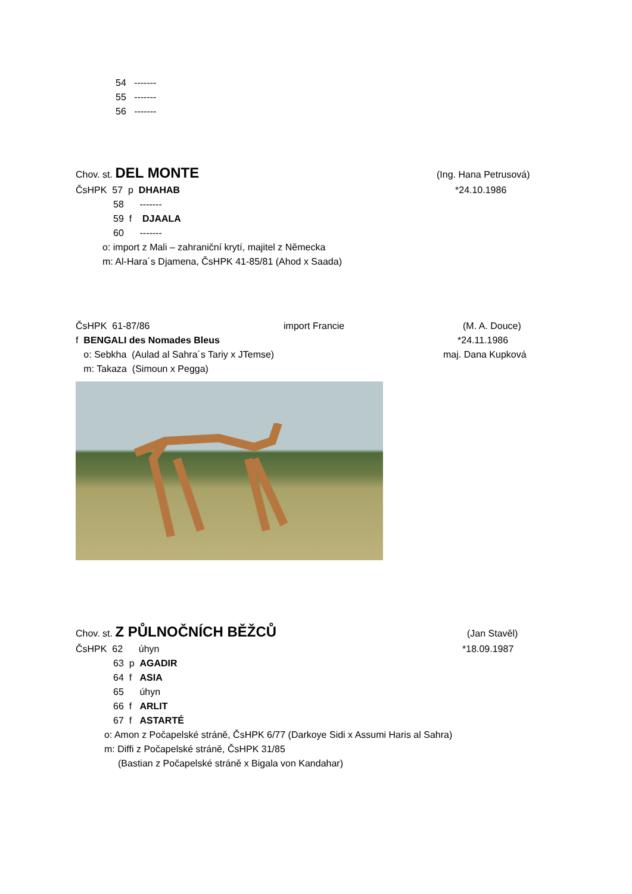54 -------
55 -------
56 -------
Chov. st. DEL MONTE
(Ing. Hana Petrusová)
ČsHPK 57 p DHAHAB
*24.10.1986
58 -------
59 f DJAALA
60 -------
o: import z Mali – zahraniční krytí, majitel z Německa
m: Al-Hara´s Djamena, ČsHPK 41-85/81 (Ahod x Saada)
ČsHPK 61-87/86
import Francie
(M. A. Douce)
f BENGALI des Nomades Bleus
*24.11.1986
o: Sebkha (Aulad al Sahra´s Tariy x JTemse)
maj. Dana Kupková
m: Takaza (Simoun x Pegga)
Chov. st. Z PŮLNOČNÍCH BĚŽCŮ
(Jan Stavěl)
ČsHPK 62 úhyn
*18.09.1987
63 p AGADIR
64 f ASIA
65 úhyn
66 f ARLIT
67 f ASTARTÉ
o: Amon z Počapelské stráně, ČsHPK 6/77 (Darkoye Sidi x Assumi Haris al Sahra)
m: Diffi z Počapelské stráně, ČsHPK 31/85
(Bastian z Počapelské stráně x Bigala von Kandahar)